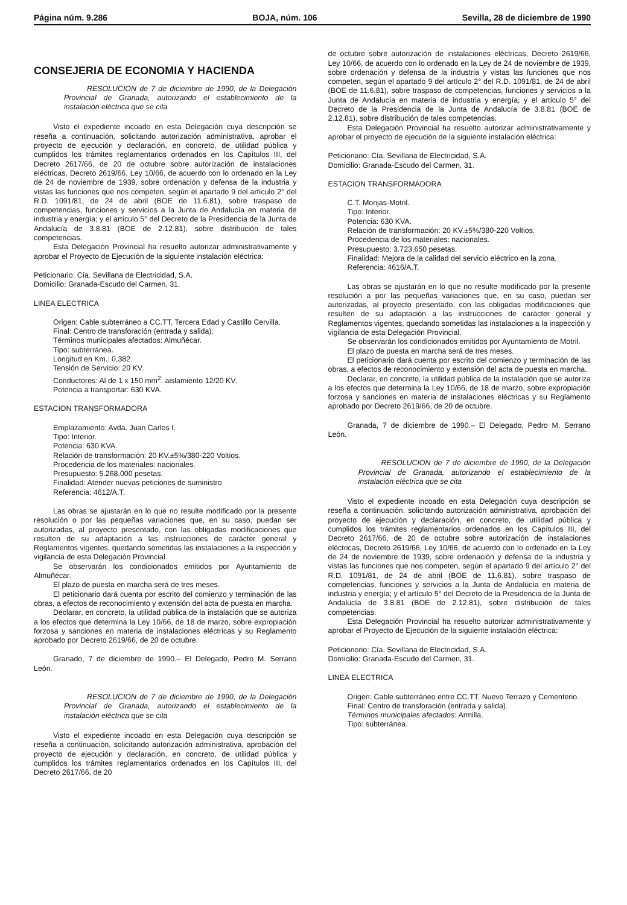Página núm. 9.286 BOJA, núm. 106 Sevilla, 28 de diciembre de 1990
CONSEJERIA DE ECONOMIA Y HACIENDA
RESOLUCION de 7 de diciembre de 1990, de la Delegación Provincial de Granada, autorizando el establecimiento de la instalación eléctrica que se cita
Visto el expediente incoado en esta Delegación cuya descripción se reseña a continuación, solicitando autorización administrativa, aprobar el proyecto de ejecución y declaración, en concreto, de utilidad pública y cumplidos los trámites reglamentarios ordenados en los Capítulos III, del Decreto 2617/66, de 20 de octubre sobre autorización de instalaciones eléctricas, Decreto 2619/66, Ley 10/66, de acuerdo con lo ordenado en la Ley de 24 de noviembre de 1939, sobre ordenación y defensa de la industria y vistas las funciones que nos competen, según el apartado 9 del artículo 2° del R.D. 1091/81, de 24 de abril (BOE de 11.6.81), sobre traspaso de competencias, funciones y servicios a la Junta de Andalucía en materia de industria y energía; y el artículo 5° del Decreto de la Presidencia de la Junta de Andalucía de 3.8.81 (BOE de 2.12.81), sobre distribución de tales competencias.
Esta Delegación Provincial ha resuelto autorizar administrativamente y aprobar el Proyecto de Ejecución de la siguiente instalación eléctrica:
Peticionario: Cía. Sevillana de Electricidad, S.A.
Domicilio: Granada-Escudo del Carmen, 31.
LINEA ELECTRICA
Origen: Cable subterráneo a CC.TT. Tercera Edad y Castillo Cervilla.
Final: Centro de transforación (entrada y salida).
Términos municipales afectados: Almuñécar.
Tipo: subterránea.
Longitud en Km.: 0,382.
Tensión de Servicio: 20 KV.
Conductores: Al de 1 x 150 mm<sup>2</sup>. aislamiento 12/20 KV.
Potencia a transportar: 630 KVA.
ESTACION TRANSFORMADORA
Emplazamiento: Avda. Juan Carlos I.
Tipo: Interior.
Potencia: 630 KVA.
Relación de transformación: 20 KV.±5%/380-220 Voltios.
Procedencia de los materiales: nacionales.
Presupuesto: 5.268.000 pesetas.
Finalidad: Atender nuevas peticiones de suministro
Referencia: 4612/A.T.
Las obras se ajustarán en lo que no resulte modificado por la presente resolución o por las pequeñas variaciones que, en su caso, puedan ser autorizadas, al proyecto presentado, con las obligadas modificaciones que resulten de su adaptación a las instrucciones de carácter general y Reglamentos vigentes, quedando sometidas las instalaciones a la inspección y vigilancia de esta Delegación Provincial.
Se observarán los condicionados emitidos por Ayuntamiento de Almuñécar.
El plazo de puesta en marcha será de tres meses.
El peticionario dará cuenta por escrito del comienzo y terminación de las obras, a efectos de reconocimiento y extensión del acta de puesta en marcha.
Declarar, en concreto, la utilidad pública de la instalación que se autoriza a los efectos que determina la Ley 10/66, de 18 de marzo, sobre expropiación forzosa y sanciones en materia de instalaciones eléctricas y su Reglamento aprobado por Decreto 2619/66, de 20 de octubre.
Granado, 7 de diciembre de 1990.– El Delegado, Pedro M. Serrano León.
RESOLUCION de 7 de diciembre de 1990, de la Delegación Provincial de Granada, autorizando el establecimiento de la instalación eléctrica que se cita
Visto el expediente incoado en esta Delegación cuya descripción se reseña a continuación, solicitando autorización administrativa, aprobación del proyecto de ejecución y declaración, en concreto, de utilidad pública y cumplidos los trámites reglamentarios ordenados en los Capítulos III, del Decreto 2617/66, de 20
de octubre sobre autorización de instalaciones eléctricas, Decreto 2619/66, Ley 10/66, de acuerdo con lo ordenado en la Ley de 24 de noviembre de 1939, sobre ordenación y defensa de la industria y vistas las funciones que nos competen, según el apartado 9 del artículo 2° del R.D. 1091/81, de 24 de abril (BOE de 11.6.81), sobre traspaso de competencias, funciones y servicios a la Junta de Andalucía en materia de industria y energía; y el artículo 5° del Decreto de la Presidencia de la Junta de Andalucía de 3.8.81 (BOE de 2.12.81), sobre distribución de tales competencias.
Esta Delegación Provincial ha resuelto autorizar administrativamente y aprobar el proyecto de ejecución de la siguiente instalación eléctrica:
Peticionario: Cía. Sevillana de Electricidad, S.A.
Domicilio: Granada-Escudo del Carmen, 31.
ESTACION TRANSFORMADORA
C.T. Monjas-Motril.
Tipo: Interior.
Potencia: 630 KVA.
Relación de transformación: 20 KV.±5%/380-220 Voltios.
Procedencia de los materiales: nacionales.
Presupuesto: 3.723.650 pesetas.
Finalidad: Mejora de la calidad del servicio eléctrico en la zona.
Referencia: 4616/A.T.
Las obras se ajustarán en lo que no resulte modificado por la presente resolución a por las pequeñas variaciones que, en su caso, puedan ser autorizadas, al proyecto presentado, con las obligadas modificaciones que resulten de su adaptación a las instrucciones de carácter general y Reglamentos vigentes, quedando sometidas las instalaciones a la inspección y vigilancia de esta Delegación Provincial.
Se observarán los condicionados emitidos por Ayuntamiento de Motril.
El plazo de puesta en marcha será de tres meses.
El peticionario dará cuenta por escrito del comienzo y terminación de las obras, a efectos de reconocimiento y extensión del acta de puesta en marcha.
Declarar, en concreto, la utilidad pública de la instalación que se autoriza a los efectos que determina la Ley 10/66, de 18 de marzo, sobre expropiación forzosa y sanciones en materia de instalaciones eléctricas y su Reglamento aprobado por Decreto 2619/66, de 20 de octubre.
Granada, 7 de diciembre de 1990.– El Delegado, Pedro M. Serrano León.
RESOLUCION de 7 de diciembre de 1990, de la Delegación Provincial de Granada, autorizando el establecimiento de la instalación eléctrica que se cita
Visto el expediente incoado en esta Delegación cuya descripción se reseña a continuación, solicitando autorización administrativa, aprobación del proyecto de ejecución y declaración, en concreto, de utilidad pública y cumplidos los trámites reglamentarios ordenados en los Capítulos III, del Decreto 2617/66, de 20 de octubre sobre autorización de instalaciones eléctricas, Decreto 2619/66, Ley 10/66, de acuerdo con lo ordenado en la Ley de 24 de noviembre de 1939, sobre ordenación y defensa de la industria y vistas las funciones que nos competen, según el apartado 9 del artículo 2° del R.D. 1091/81, de 24 de abril (BOE de 11.6.81), sobre traspaso de competencias, funciones y servicios a la Junta de Andalucía en materia de industria y energía; y el artículo 5° del Decreto de la Presidencia de la Junta de Andalucía de 3.8.81 (BOE de 2.12.81), sobre distribución de tales competencias.
Esta Delegación Provincial ha resuelto autorizar administrativamente y aprobar el Proyecto de Ejecución de la siguiente instalación eléctrica:
Peticionorio: Cía. Sevillana de Electricidad, S.A.
Domicilio: Granada-Escudo del Carmen, 31.
LINEA ELECTRICA
Origen: Cable subterráneo entre CC.TT. Nuevo Terrazo y Cementerio.
Final: Centro de transforación (entrada y salida).
Términos municipales afectados: Armilla.
Tipo: subterránea.